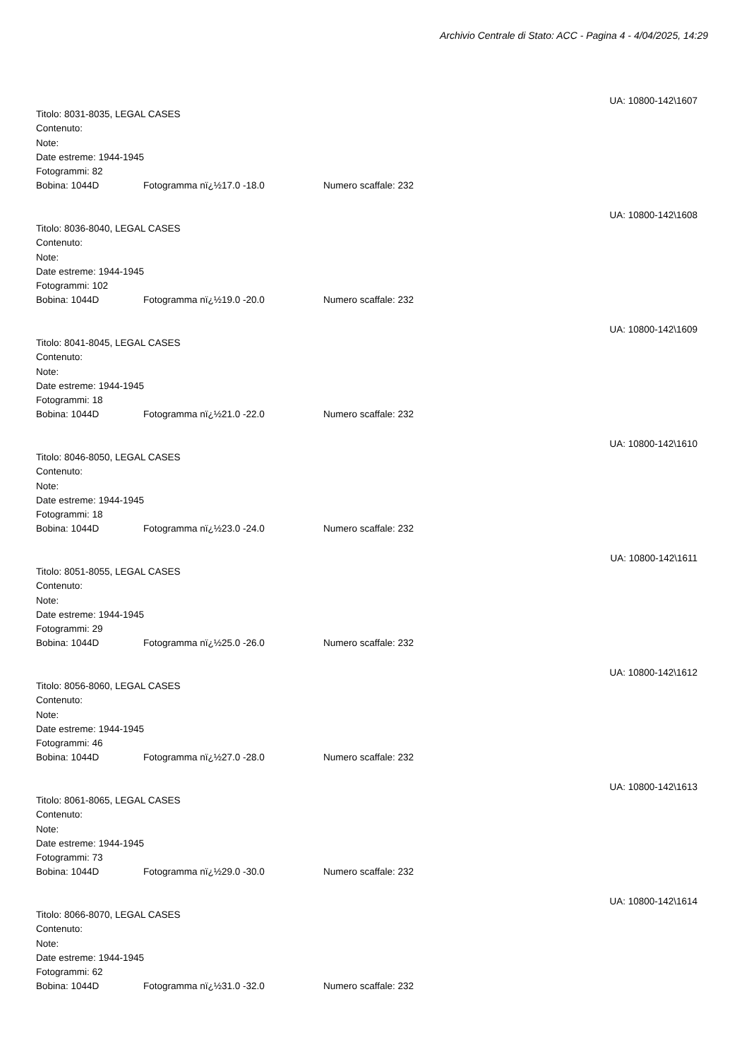Archivio Centrale di Stato: ACC - Pagina 4 - 4/04/2025, 14:29
UA: 10800-142\1607
Titolo: 8031-8035, LEGAL CASES
Contenuto:
Note:
Date estreme: 1944-1945
Fotogrammi: 82
Bobina: 1044D Fotogramma nï¿½17.0 -18.0 Numero scaffale: 232
UA: 10800-142\1608
Titolo: 8036-8040, LEGAL CASES
Contenuto:
Note:
Date estreme: 1944-1945
Fotogrammi: 102
Bobina: 1044D Fotogramma nï¿½19.0 -20.0 Numero scaffale: 232
UA: 10800-142\1609
Titolo: 8041-8045, LEGAL CASES
Contenuto:
Note:
Date estreme: 1944-1945
Fotogrammi: 18
Bobina: 1044D Fotogramma nï¿½21.0 -22.0 Numero scaffale: 232
UA: 10800-142\1610
Titolo: 8046-8050, LEGAL CASES
Contenuto:
Note:
Date estreme: 1944-1945
Fotogrammi: 18
Bobina: 1044D Fotogramma nï¿½23.0 -24.0 Numero scaffale: 232
UA: 10800-142\1611
Titolo: 8051-8055, LEGAL CASES
Contenuto:
Note:
Date estreme: 1944-1945
Fotogrammi: 29
Bobina: 1044D Fotogramma nï¿½25.0 -26.0 Numero scaffale: 232
UA: 10800-142\1612
Titolo: 8056-8060, LEGAL CASES
Contenuto:
Note:
Date estreme: 1944-1945
Fotogrammi: 46
Bobina: 1044D Fotogramma nï¿½27.0 -28.0 Numero scaffale: 232
UA: 10800-142\1613
Titolo: 8061-8065, LEGAL CASES
Contenuto:
Note:
Date estreme: 1944-1945
Fotogrammi: 73
Bobina: 1044D Fotogramma nï¿½29.0 -30.0 Numero scaffale: 232
UA: 10800-142\1614
Titolo: 8066-8070, LEGAL CASES
Contenuto:
Note:
Date estreme: 1944-1945
Fotogrammi: 62
Bobina: 1044D Fotogramma nï¿½31.0 -32.0 Numero scaffale: 232